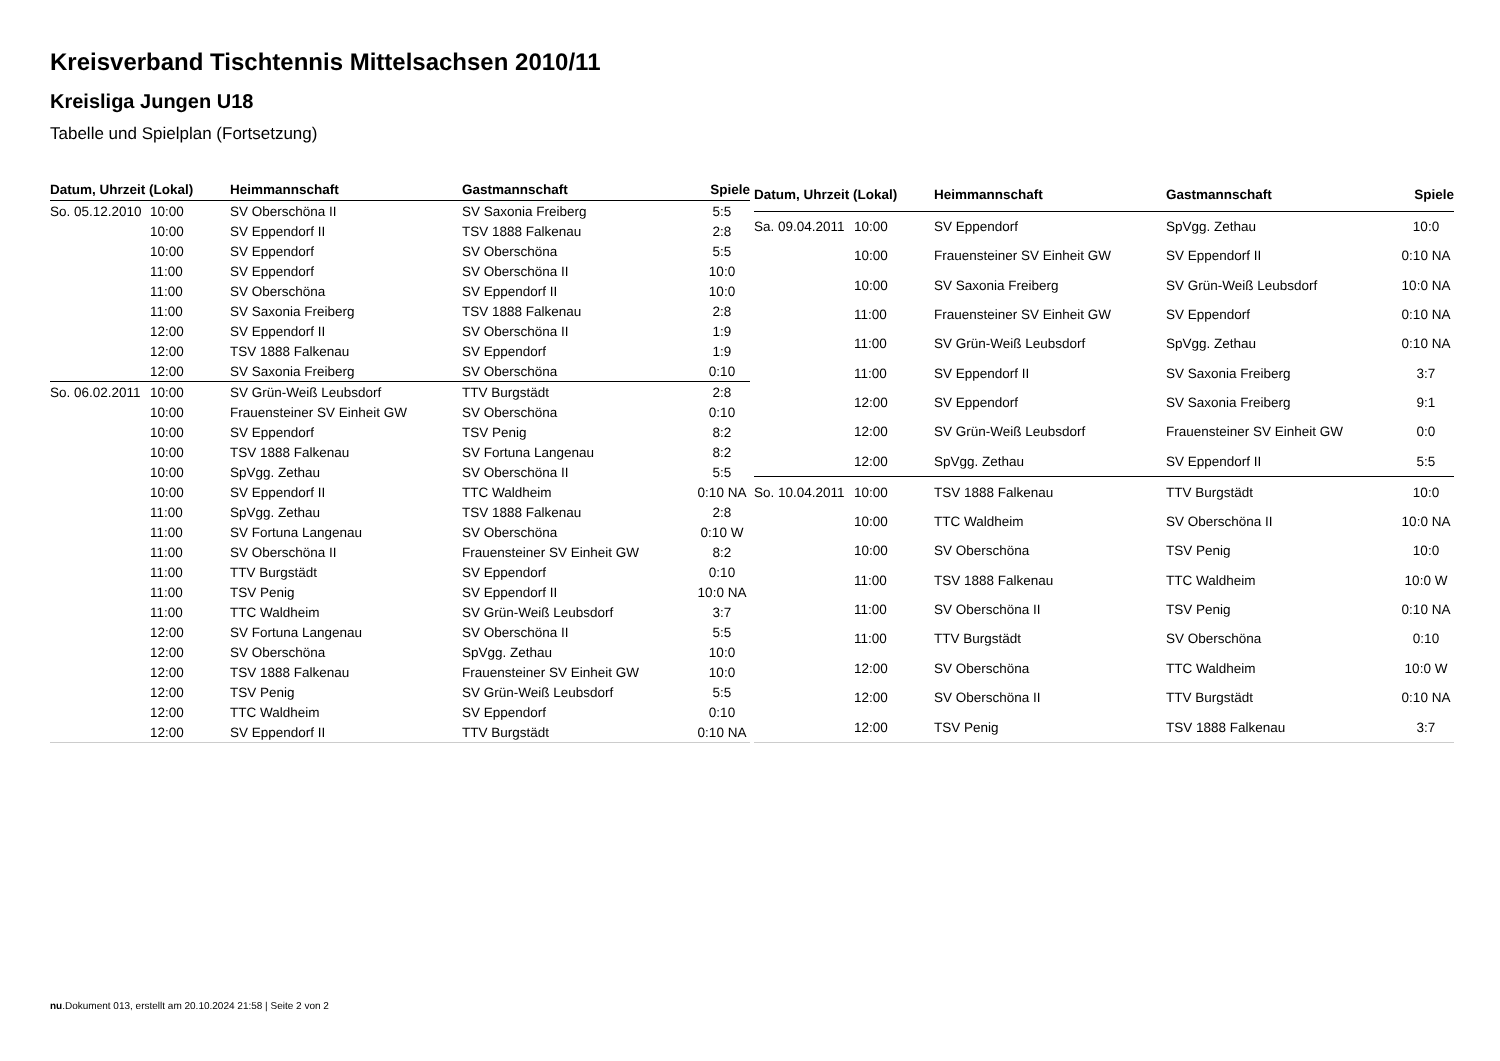Kreisverband Tischtennis Mittelsachsen 2010/11
Kreisliga Jungen U18
Tabelle und Spielplan (Fortsetzung)
| Datum, Uhrzeit (Lokal) | | Heimmannschaft | Gastmannschaft | Spiele |
| --- | --- | --- | --- | --- |
| So. 05.12.2010 | 10:00 | SV Oberschöna II | SV Saxonia Freiberg | 5:5 |
| | 10:00 | SV Eppendorf II | TSV 1888 Falkenau | 2:8 |
| | 10:00 | SV Eppendorf | SV Oberschöna | 5:5 |
| | 11:00 | SV Eppendorf | SV Oberschöna II | 10:0 |
| | 11:00 | SV Oberschöna | SV Eppendorf II | 10:0 |
| | 11:00 | SV Saxonia Freiberg | TSV 1888 Falkenau | 2:8 |
| | 12:00 | SV Eppendorf II | SV Oberschöna II | 1:9 |
| | 12:00 | TSV 1888 Falkenau | SV Eppendorf | 1:9 |
| | 12:00 | SV Saxonia Freiberg | SV Oberschöna | 0:10 |
| So. 06.02.2011 | 10:00 | SV Grün-Weiß Leubsdorf | TTV Burgstädt | 2:8 |
| | 10:00 | Frauensteiner SV Einheit GW | SV Oberschöna | 0:10 |
| | 10:00 | SV Eppendorf | TSV Penig | 8:2 |
| | 10:00 | TSV 1888 Falkenau | SV Fortuna Langenau | 8:2 |
| | 10:00 | SpVgg. Zethau | SV Oberschöna II | 5:5 |
| | 10:00 | SV Eppendorf II | TTC Waldheim | 0:10 NA |
| | 11:00 | SpVgg. Zethau | TSV 1888 Falkenau | 2:8 |
| | 11:00 | SV Fortuna Langenau | SV Oberschöna | 0:10 W |
| | 11:00 | SV Oberschöna II | Frauensteiner SV Einheit GW | 8:2 |
| | 11:00 | TTV Burgstädt | SV Eppendorf | 0:10 |
| | 11:00 | TSV Penig | SV Eppendorf II | 10:0 NA |
| | 11:00 | TTC Waldheim | SV Grün-Weiß Leubsdorf | 3:7 |
| | 12:00 | SV Fortuna Langenau | SV Oberschöna II | 5:5 |
| | 12:00 | SV Oberschöna | SpVgg. Zethau | 10:0 |
| | 12:00 | TSV 1888 Falkenau | Frauensteiner SV Einheit GW | 10:0 |
| | 12:00 | TSV Penig | SV Grün-Weiß Leubsdorf | 5:5 |
| | 12:00 | TTC Waldheim | SV Eppendorf | 0:10 |
| | 12:00 | SV Eppendorf II | TTV Burgstädt | 0:10 NA |
| Datum, Uhrzeit (Lokal) | | Heimmannschaft | Gastmannschaft | Spiele |
| --- | --- | --- | --- | --- |
| Sa. 09.04.2011 | 10:00 | SV Eppendorf | SpVgg. Zethau | 10:0 |
| | 10:00 | Frauensteiner SV Einheit GW | SV Eppendorf II | 0:10 NA |
| | 10:00 | SV Saxonia Freiberg | SV Grün-Weiß Leubsdorf | 10:0 NA |
| | 11:00 | Frauensteiner SV Einheit GW | SV Eppendorf | 0:10 NA |
| | 11:00 | SV Grün-Weiß Leubsdorf | SpVgg. Zethau | 0:10 NA |
| | 11:00 | SV Eppendorf II | SV Saxonia Freiberg | 3:7 |
| | 12:00 | SV Eppendorf | SV Saxonia Freiberg | 9:1 |
| | 12:00 | SV Grün-Weiß Leubsdorf | Frauensteiner SV Einheit GW | 0:0 |
| | 12:00 | SpVgg. Zethau | SV Eppendorf II | 5:5 |
| So. 10.04.2011 | 10:00 | TSV 1888 Falkenau | TTV Burgstädt | 10:0 |
| | 10:00 | TTC Waldheim | SV Oberschöna II | 10:0 NA |
| | 10:00 | SV Oberschöna | TSV Penig | 10:0 |
| | 11:00 | TSV 1888 Falkenau | TTC Waldheim | 10:0 W |
| | 11:00 | SV Oberschöna II | TSV Penig | 0:10 NA |
| | 11:00 | TTV Burgstädt | SV Oberschöna | 0:10 |
| | 12:00 | SV Oberschöna | TTC Waldheim | 10:0 W |
| | 12:00 | SV Oberschöna II | TTV Burgstädt | 0:10 NA |
| | 12:00 | TSV Penig | TSV 1888 Falkenau | 3:7 |
nu.Dokument 013, erstellt am 20.10.2024 21:58 | Seite 2 von 2